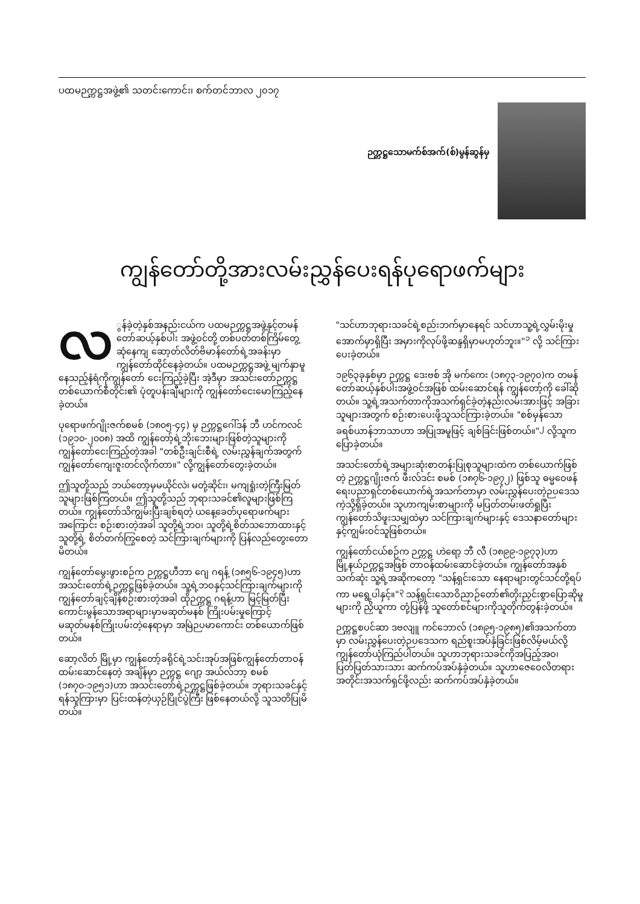ပထမဉက္ကဋ္ဌအဖွဲ့၏ သတင်းကောင်း၊ စက်တင်ဘာလ ၂၀၁၇
ဉက္ကဋ္ဌသောမက်စ်အက်(စ်)မွန်ဆွန်မှ
ကျွန်တော်တို့အားလမ်းညွှန်ပေးရန်ပုရောဖက်များ
လ ွန်ခဲ့တဲ့နှစ်အနည်းငယ်က ပထမဉက္ကဋ္ဌအဖွဲ့နှင့်တမန်တော်ဆယ့်နှစ်ပါး အဖွဲ့ဝင်တို့ တစ်ပတ်တစ်ကြိမ်တွေ့ဆုံနေကျ ဆော့တ်လိတ်ဗိမာန်တော်ရဲ့အခန်းမှာ ကျွန်တော်ထိုင်နေခဲ့တယ်။ ပထမဉက္ကဋ္ဌအဖွဲ့ မျက်နှာမူနေသည့်နံရံကိုကျွန်တော် ငေးကြည့်ခဲ့ပြီး အဲ့ဒီမှာ အသင်းတော်ဉက္ကဋ္ဌ တစ်ယောက်စီတိုင်း၏ ပုံတူပန်းချီများကို ကျွန်တော်ငေးမောကြည့်နေခဲ့တယ်။
ပုရောဖက်ဂျိုးဇက်စမစ် (၁၈၀၅-၄၄) မှ ဉက္ကဋ္ဌဂေါ်ဒန် ဘီ ဟင်ကလင် (၁၉၁၀-၂၀၀၈) အထိ ကျွန်တော့်ရဲ့ဘိုးဘေးများဖြစ်တဲ့သူများကို ကျွန်တော်ငေးကြည့်တဲ့အခါ "တစ်ဦးချင်းစီရဲ့ လမ်းညွှန်ချက်အတွက်ကျွန်တော်ကျေးဇူးတင်လိုက်တာ။" လို့ကျွန်တော်တွေးခဲ့တယ်။
ဤသူတို့သည် ဘယ်တော့မှမယိုင်လဲ၊ မတုံ့ဆိုင်း၊ မကျရှုံးတဲ့ကြီးမြတ်သူများဖြစ်ကြတယ်။ ဤသူတို့သည် ဘုရားသခင်၏လူများဖြစ်ကြတယ်။ ကျွန်တော်သိကျွမ်းပြီးချစ်ရတဲ့ ယနေ့ခေတ်ပုရောဖက်များအကြောင်း စဉ်းစားတဲ့အခါ သူတို့ရဲ့ဘဝ၊ သူတို့ရဲ့စိတ်သဘောထားနှင့် သူတို့ရဲ့ စိတ်တက်ကြွစေတဲ့ သင်ကြားချက်များကို ပြန်လည်တွေးတောမိတယ်။
ကျွန်တော်မွေးဖွားစဉ်က ဉက္ကဋ္ဌဟီဘာ ဂျေ ဂရန့် (၁၈၅၆-၁၉၄၅)ဟာ အသင်းတော်ရဲ့ဉက္ကဋ္ဌဖြစ်ခဲ့တယ်။ သူ့ရဲ့ဘဝနှင့်သင်ကြားချက်များကို ကျွန်တော်ချင့်ချိန်စဉ်းစားတဲ့အခါ ထိုဉက္ကဋ္ဌ ဂရန့်ဟာ မြင့်မြတ်ပြီးကောင်းမွန်သောအရာများမှာမဆုတ်မနစ် ကြိုးပမ်းမှုကြောင့် မဆုတ်မနစ်ကြိုးပမ်းတဲ့နေရာမှာ အမြဲဉပမာကောင်း တစ်ယောက်ဖြစ်တယ်။
ဆော့လိတ် မြို့မှာ ကျွန်တော့်ခရိုင်ရဲ့သင်းအုပ်အဖြစ်ကျွန်တော်တာဝန်ထမ်းဆောင်နေတဲ့ အချိန်မှာ ဉက္ကဋ္ဌ ဂျော့ အယ်လ်ဘာ့ စမစ် (၁၈၇၀-၁၉၅၁)ဟာ အသင်းတော်ရဲ့ဉက္ကဋ္ဌဖြစ်ခဲ့တယ်။ ဘုရားသခင်နှင့် ရန်သူကြားမှာ ပြင်းထန်တဲ့ယှဉ်ပြိုင်ပွဲကြီး ဖြစ်နေတယ်လို့ သူသတိပြုမိတယ်။
"သင်ဟာဘုရားသခင်ရဲ့စည်းဘက်မှာနေရင် သင်ဟာသူ့ရဲ့လွှမ်းမိုးမှုအောက်မှာရှိပြီး အမှားကိုလုပ်ဖို့ဆန္ဒရှိမှာမဟုတ်ဘူး။"<sup>၁</sup> လို့ သင်ကြားပေးခဲ့တယ်။
၁၉၆၃ခုနှစ်မှာ ဉက္ကဋ္ဌ ဒေးဗစ် အို မက်ကေး (၁၈၇၃-၁၉၇၀)က တမန်တော်ဆယ့်နှစ်ပါးအဖွဲ့ဝင်အဖြစ် ထမ်းဆောင်ရန် ကျွန်တော့်ကို ခေါ်ဆိုတယ်။ သူ့ရဲ့အသက်တာကိုအသက်ရှင်ခဲ့တဲ့နည်းလမ်းအားဖြင့် အခြားသူများအတွက် စဉ်းစားပေးဖို့သူသင်ကြားခဲ့တယ်။ "စစ်မှန်သောခရစ်ယာန်ဘာသာဟာ အပြုအမူဖြင့် ချစ်ခြင်းဖြစ်တယ်။"<sup>၂</sup> လို့သူကပြောခဲ့တယ်။
အသင်းတော်ရဲ့အများဆုံးစာတန်းပြုစုသူများထဲက တစ်ယောက်ဖြစ်တဲ့ ဉက္ကဋ္ဌဂျိုးဇက် ဖီးလ်ဒင်း စမစ် (၁၈၇၆-၁၉၇၂) ဖြစ်သူ ဓမ္မဝေဖန်ရေးပညာရှင်တစ်ယောက်ရဲ့အသက်တာမှာ လမ်းညွှန်ပေးတဲ့ဉပဒေသကဲ့သို့ရှိခဲ့တယ်။ သူဟာကျမ်းစာများကို မပြတ်တမ်းဖတ်ရှုပြီး ကျွန်တော်သိဖူးသမျှထဲမှာ သင်ကြားချက်များနှင့် ဒေသနာတော်များနှင့်ကျွမ်းဝင်သူဖြစ်တယ်။
ကျွန်တော်ငယ်စဉ်က ဉက္ကဋ္ဌ ဟဲရော့ ဘီ လီ (၁၈၉၉-၁၉၇၃)ဟာ မြို့နယ်ဉက္ကဋ္ဌအဖြစ် တာဝန်ထမ်းဆောင်ခဲ့တယ်။ ကျွန်တော်အနှစ်သက်ဆုံး သူ့ရဲ့အဆိုကတော့ "သန့်ရှင်းသော နေရာများတွင်သင်တို့ရပ်ကာ မရွေ့ပါနှင့်။"<sup>၃</sup> သန့်ရှင်းသောဝိညာဉ်တော်၏တိုးညှင်းစွာပြောဆိုမှုများကို ညှိယူကာ တုံ့ပြန်ဖို့ သူတော်စင်များကိုသူတိုက်တွန်းခဲ့တယ်။
ဉက္ကဋ္ဌစပင်ဆာ ဒဗလျူ ကင်ဘောလ် (၁၈၉၅-၁၉၈၅)၏အသက်တာမှာ လမ်းညွှန်ပေးတဲ့ဉပဒေသက ရည်စူးအပ်နှံခြင်းဖြစ်လိမ့်မယ်လို့ ကျွန်တော်ယုံကြည်ပါတယ်။ သူဟာဘုရားသခင်ကိုအပြည့်အဝ၊ ပြတ်ပြတ်သားသား ဆက်ကပ်အပ်နှံခဲ့တယ်။ သူဟာဇေဝေလိတရားအတိုင်းအသက်ရှင်ဖို့လည်း ဆက်ကပ်အပ်နှံခဲ့တယ်။